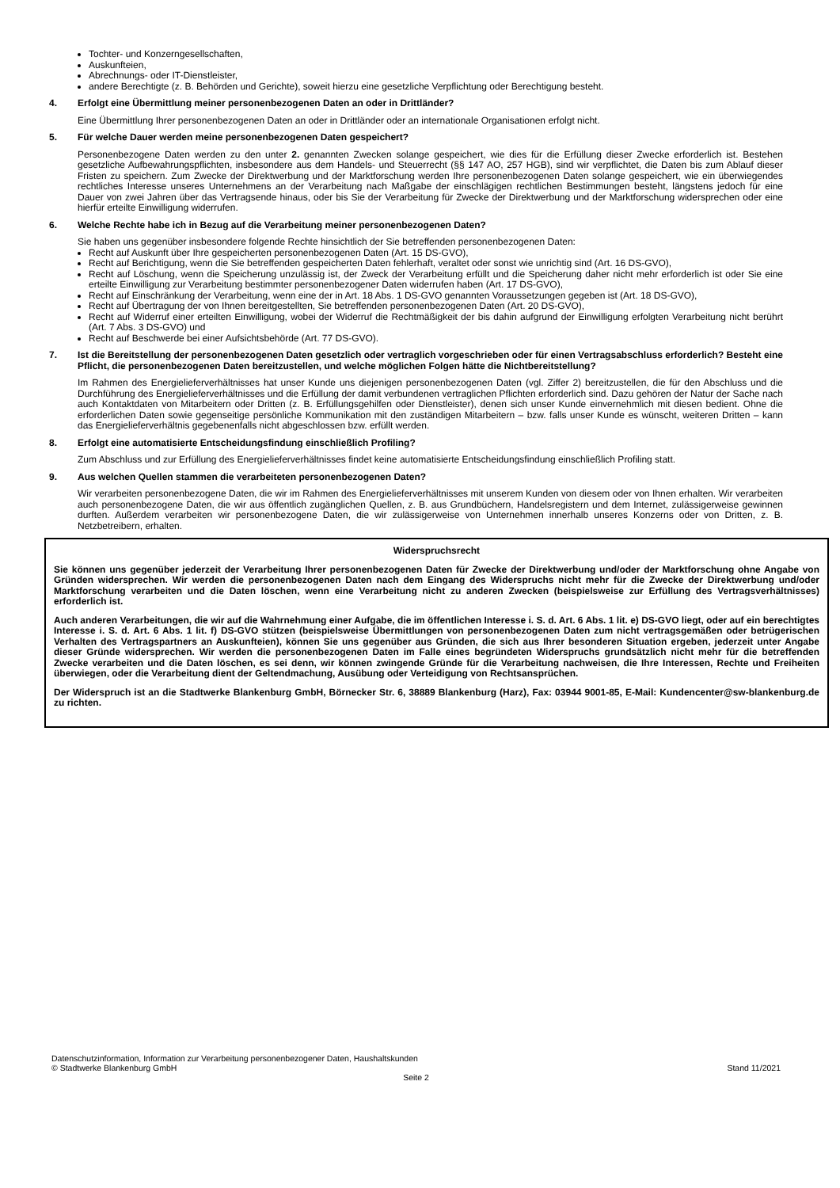Tochter- und Konzerngesellschaften,
Auskunfteien,
Abrechnungs- oder IT-Dienstleister,
andere Berechtigte (z. B. Behörden und Gerichte), soweit hierzu eine gesetzliche Verpflichtung oder Berechtigung besteht.
4. Erfolgt eine Übermittlung meiner personenbezogenen Daten an oder in Drittländer?
Eine Übermittlung Ihrer personenbezogenen Daten an oder in Drittländer oder an internationale Organisationen erfolgt nicht.
5. Für welche Dauer werden meine personenbezogenen Daten gespeichert?
Personenbezogene Daten werden zu den unter 2. genannten Zwecken solange gespeichert, wie dies für die Erfüllung dieser Zwecke erforderlich ist. Bestehen gesetzliche Aufbewahrungspflichten, insbesondere aus dem Handels- und Steuerrecht (§§ 147 AO, 257 HGB), sind wir verpflichtet, die Daten bis zum Ablauf dieser Fristen zu speichern. Zum Zwecke der Direktwerbung und der Marktforschung werden Ihre personenbezogenen Daten solange gespeichert, wie ein überwiegendes rechtliches Interesse unseres Unternehmens an der Verarbeitung nach Maßgabe der einschlägigen rechtlichen Bestimmungen besteht, längstens jedoch für eine Dauer von zwei Jahren über das Vertragsende hinaus, oder bis Sie der Verarbeitung für Zwecke der Direktwerbung und der Marktforschung widersprechen oder eine hierfür erteilte Einwilligung widerrufen.
6. Welche Rechte habe ich in Bezug auf die Verarbeitung meiner personenbezogenen Daten?
Sie haben uns gegenüber insbesondere folgende Rechte hinsichtlich der Sie betreffenden personenbezogenen Daten:
Recht auf Auskunft über Ihre gespeicherten personenbezogenen Daten (Art. 15 DS-GVO),
Recht auf Berichtigung, wenn die Sie betreffenden gespeicherten Daten fehlerhaft, veraltet oder sonst wie unrichtig sind (Art. 16 DS-GVO),
Recht auf Löschung, wenn die Speicherung unzulässig ist, der Zweck der Verarbeitung erfüllt und die Speicherung daher nicht mehr erforderlich ist oder Sie eine erteilte Einwilligung zur Verarbeitung bestimmter personenbezogener Daten widerrufen haben (Art. 17 DS-GVO),
Recht auf Einschränkung der Verarbeitung, wenn eine der in Art. 18 Abs. 1 DS-GVO genannten Voraussetzungen gegeben ist (Art. 18 DS-GVO),
Recht auf Übertragung der von Ihnen bereitgestellten, Sie betreffenden personenbezogenen Daten (Art. 20 DS-GVO),
Recht auf Widerruf einer erteilten Einwilligung, wobei der Widerruf die Rechtmäßigkeit der bis dahin aufgrund der Einwilligung erfolgten Verarbeitung nicht berührt (Art. 7 Abs. 3 DS-GVO) und
Recht auf Beschwerde bei einer Aufsichtsbehörde (Art. 77 DS-GVO).
7. Ist die Bereitstellung der personenbezogenen Daten gesetzlich oder vertraglich vorgeschrieben oder für einen Vertragsabschluss erforderlich? Besteht eine Pflicht, die personenbezogenen Daten bereitzustellen, und welche möglichen Folgen hätte die Nichtbereitstellung?
Im Rahmen des Energielieferverhältnisses hat unser Kunde uns diejenigen personenbezogenen Daten (vgl. Ziffer 2) bereitzustellen, die für den Abschluss und die Durchführung des Energielieferverhältnisses und die Erfüllung der damit verbundenen vertraglichen Pflichten erforderlich sind. Dazu gehören der Natur der Sache nach auch Kontaktdaten von Mitarbeitern oder Dritten (z. B. Erfüllungsgehilfen oder Dienstleister), denen sich unser Kunde einvernehmlich mit diesen bedient. Ohne die erforderlichen Daten sowie gegenseitige persönliche Kommunikation mit den zuständigen Mitarbeitern – bzw. falls unser Kunde es wünscht, weiteren Dritten – kann das Energielieferverhältnis gegebenenfalls nicht abgeschlossen bzw. erfüllt werden.
8. Erfolgt eine automatisierte Entscheidungsfindung einschließlich Profiling?
Zum Abschluss und zur Erfüllung des Energielieferverhältnisses findet keine automatisierte Entscheidungsfindung einschließlich Profiling statt.
9. Aus welchen Quellen stammen die verarbeiteten personenbezogenen Daten?
Wir verarbeiten personenbezogene Daten, die wir im Rahmen des Energielieferverhältnisses mit unserem Kunden von diesem oder von Ihnen erhalten. Wir verarbeiten auch personenbezogene Daten, die wir aus öffentlich zugänglichen Quellen, z. B. aus Grundbüchern, Handelsregistern und dem Internet, zulässigerweise gewinnen durften. Außerdem verarbeiten wir personenbezogene Daten, die wir zulässigerweise von Unternehmen innerhalb unseres Konzerns oder von Dritten, z. B. Netzbetreibern, erhalten.
Widerspruchsrecht
Sie können uns gegenüber jederzeit der Verarbeitung Ihrer personenbezogenen Daten für Zwecke der Direktwerbung und/oder der Marktforschung ohne Angabe von Gründen widersprechen. Wir werden die personenbezogenen Daten nach dem Eingang des Widerspruchs nicht mehr für die Zwecke der Direktwerbung und/oder Marktforschung verarbeiten und die Daten löschen, wenn eine Verarbeitung nicht zu anderen Zwecken (beispielsweise zur Erfüllung des Vertragsverhältnisses) erforderlich ist.
Auch anderen Verarbeitungen, die wir auf die Wahrnehmung einer Aufgabe, die im öffentlichen Interesse i. S. d. Art. 6 Abs. 1 lit. e) DS-GVO liegt, oder auf ein berechtigtes Interesse i. S. d. Art. 6 Abs. 1 lit. f) DS-GVO stützen (beispielsweise Übermittlungen von personenbezogenen Daten zum nicht vertragsgemäßen oder betrügerischen Verhalten des Vertragspartners an Auskunfteien), können Sie uns gegenüber aus Gründen, die sich aus Ihrer besonderen Situation ergeben, jederzeit unter Angabe dieser Gründe widersprechen. Wir werden die personenbezogenen Daten im Falle eines begründeten Widerspruchs grundsätzlich nicht mehr für die betreffenden Zwecke verarbeiten und die Daten löschen, es sei denn, wir können zwingende Gründe für die Verarbeitung nachweisen, die Ihre Interessen, Rechte und Freiheiten überwiegen, oder die Verarbeitung dient der Geltendmachung, Ausübung oder Verteidigung von Rechtsansprüchen.
Der Widerspruch ist an die Stadtwerke Blankenburg GmbH, Börnecker Str. 6, 38889 Blankenburg (Harz), Fax: 03944 9001-85, E-Mail: Kundencenter@sw-blankenburg.de zu richten.
Datenschutzinformation, Information zur Verarbeitung personenbezogener Daten, Haushaltskunden
© Stadtwerke Blankenburg GmbH Stand 11/2021
Seite 2